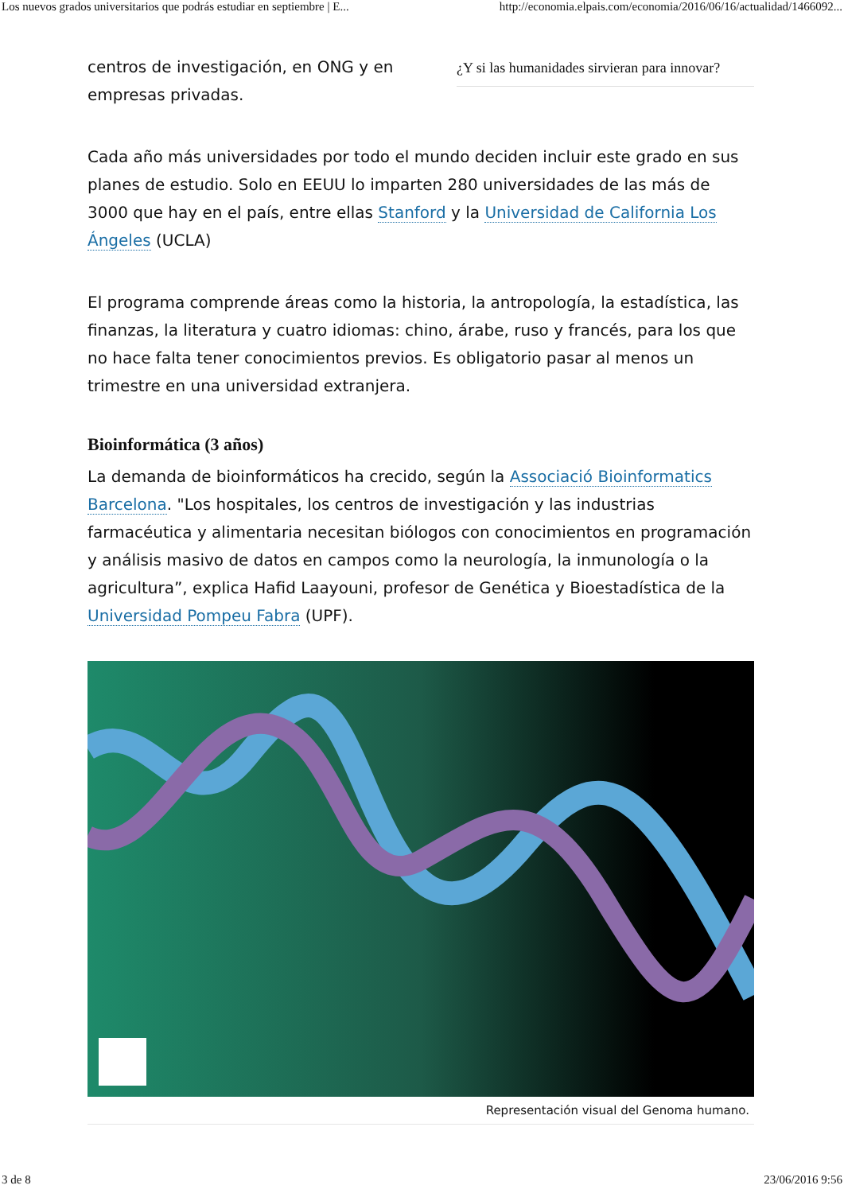Los nuevos grados universitarios que podrás estudiar en septiembre | E... http://economia.elpais.com/economia/2016/06/16/actualidad/1466092...
centros de investigación, en ONG y en empresas privadas.
¿Y si las humanidades sirvieran para innovar?
Cada año más universidades por todo el mundo deciden incluir este grado en sus planes de estudio. Solo en EEUU lo imparten 280 universidades de las más de 3000 que hay en el país, entre ellas Stanford y la Universidad de California Los Ángeles (UCLA)
El programa comprende áreas como la historia, la antropología, la estadística, las finanzas, la literatura y cuatro idiomas: chino, árabe, ruso y francés, para los que no hace falta tener conocimientos previos. Es obligatorio pasar al menos un trimestre en una universidad extranjera.
Bioinformática (3 años)
La demanda de bioinformáticos ha crecido, según la Associació Bioinformatics Barcelona. "Los hospitales, los centros de investigación y las industrias farmacéutica y alimentaria necesitan biólogos con conocimientos en programación y análisis masivo de datos en campos como la neurología, la inmunología o la agricultura”, explica Hafid Laayouni, profesor de Genética y Bioestadística de la Universidad Pompeu Fabra (UPF).
Representación visual del Genoma humano.
3 de 8 23/06/2016 9:56